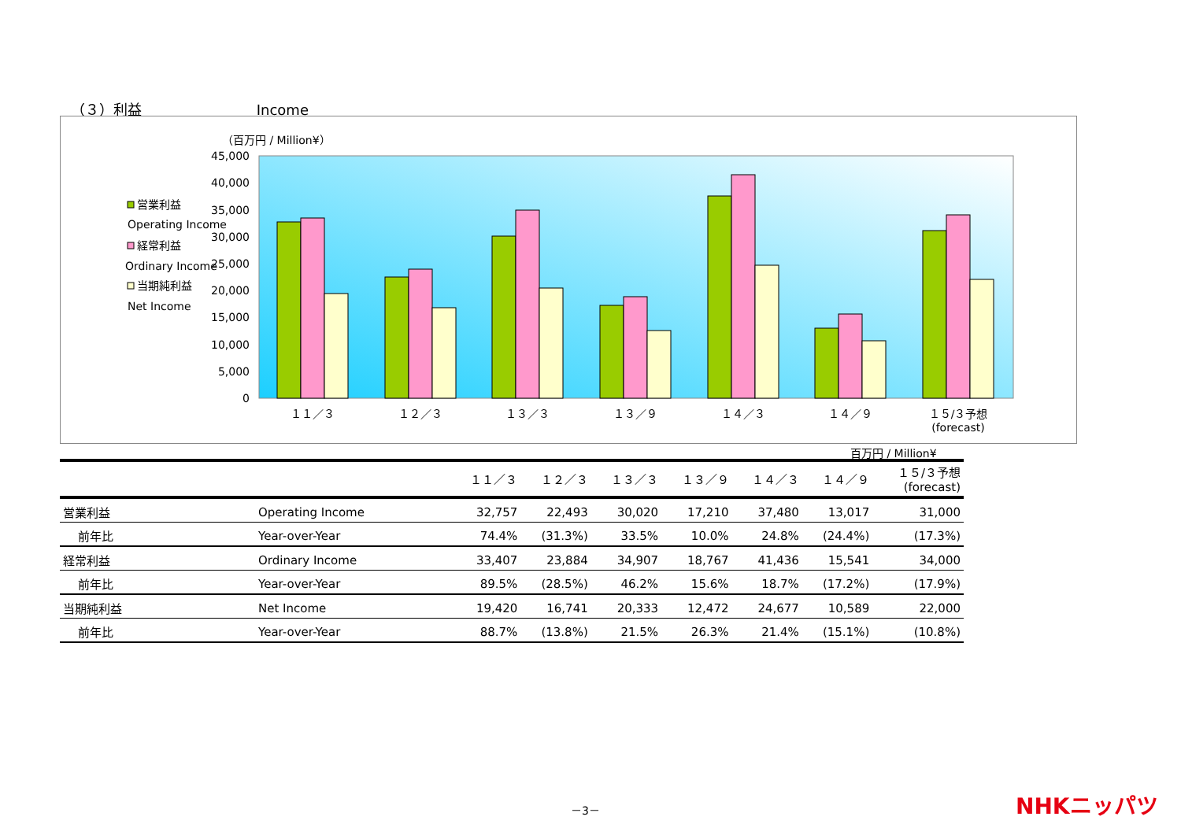（３）利益 Income
（百万円 / Million¥）
45,000
40,000
35,000
30,000
25,000
20,000
15,000
10,000
5,000
0
営業利益
Operating Income
経常利益
Ordinary Income
当期純利益
Net Income
１１／３
１２／３
１３／３
１３／９
１４／３
１４／９
１５/３予想
(forecast)
百万円 / Million¥
| | | １１／３ | １２／３ | １３／３ | １３／９ | １４／３ | １４／９ | １５/３予想 (forecast) |
| --- | --- | --- | --- | --- | --- | --- | --- | --- |
| 営業利益 | Operating Income | 32,757 | 22,493 | 30,020 | 17,210 | 37,480 | 13,017 | 31,000 |
| 前年比 | Year-over-Year | 74.4% | (31.3%) | 33.5% | 10.0% | 24.8% | (24.4%) | (17.3%) |
| 経常利益 | Ordinary Income | 33,407 | 23,884 | 34,907 | 18,767 | 41,436 | 15,541 | 34,000 |
| 前年比 | Year-over-Year | 89.5% | (28.5%) | 46.2% | 15.6% | 18.7% | (17.2%) | (17.9%) |
| 当期純利益 | Net Income | 19,420 | 16,741 | 20,333 | 12,472 | 24,677 | 10,589 | 22,000 |
| 前年比 | Year-over-Year | 88.7% | (13.8%) | 21.5% | 26.3% | 21.4% | (15.1%) | (10.8%) |
－3－ NHKニッパツ